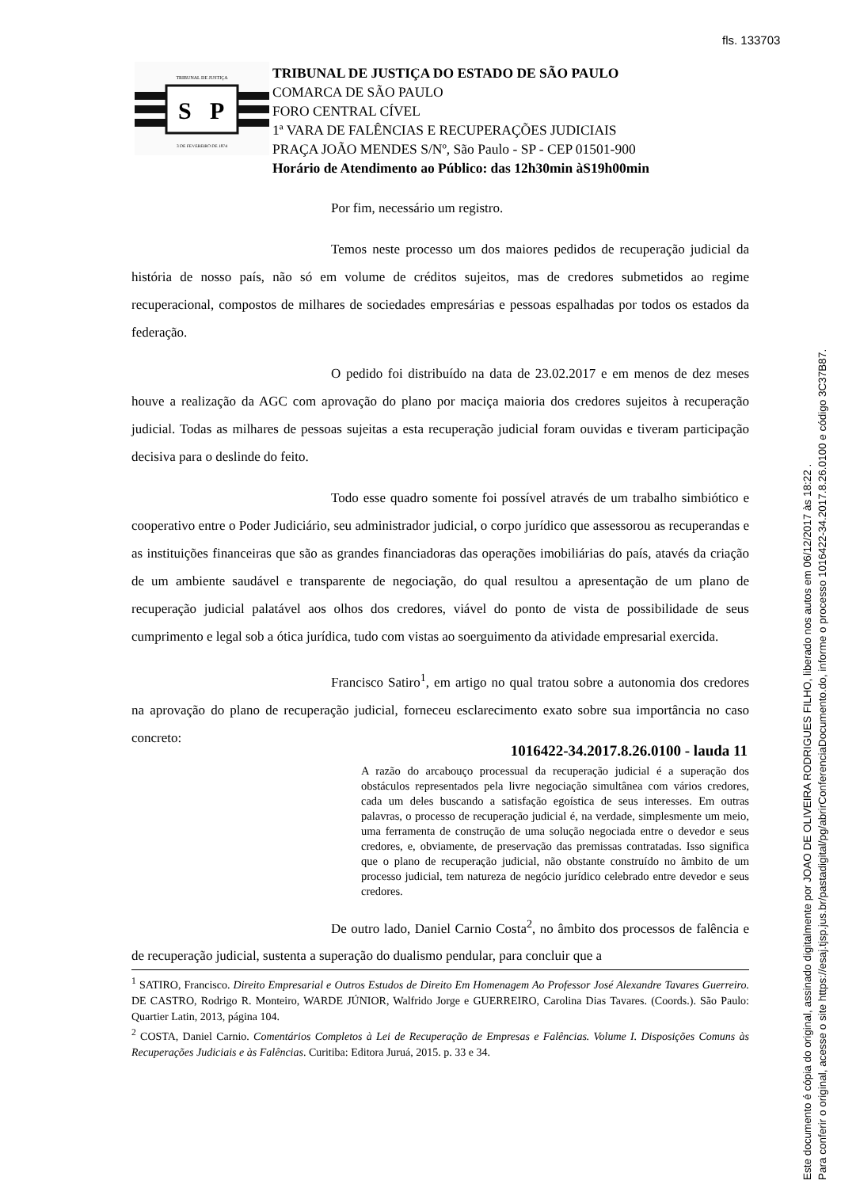fls. 133703
TRIBUNAL DE JUSTIÇA
S
P
3 DE FEVEREIRO DE 1874
TRIBUNAL DE JUSTIÇA DO ESTADO DE SÃO PAULO
COMARCA DE SÃO PAULO
FORO CENTRAL CÍVEL
1ª VARA DE FALÊNCIAS E RECUPERAÇÕES JUDICIAIS
PRAÇA JOÃO MENDES S/Nº, São Paulo - SP - CEP 01501-900
Horário de Atendimento ao Público: das 12h30min àS19h00min
Por fim, necessário um registro.
Temos neste processo um dos maiores pedidos de recuperação judicial da história de nosso país, não só em volume de créditos sujeitos, mas de credores submetidos ao regime recuperacional, compostos de milhares de sociedades empresárias e pessoas espalhadas por todos os estados da federação.
O pedido foi distribuído na data de 23.02.2017 e em menos de dez meses houve a realização da AGC com aprovação do plano por maciça maioria dos credores sujeitos à recuperação judicial. Todas as milhares de pessoas sujeitas a esta recuperação judicial foram ouvidas e tiveram participação decisiva para o deslinde do feito.
Todo esse quadro somente foi possível através de um trabalho simbiótico e cooperativo entre o Poder Judiciário, seu administrador judicial, o corpo jurídico que assessorou as recuperandas e as instituições financeiras que são as grandes financiadoras das operações imobiliárias do país, atavés da criação de um ambiente saudável e transparente de negociação, do qual resultou a apresentação de um plano de recuperação judicial palatável aos olhos dos credores, viável do ponto de vista de possibilidade de seus cumprimento e legal sob a ótica jurídica, tudo com vistas ao soerguimento da atividade empresarial exercida.
Francisco Satiro<sup>1</sup>, em artigo no qual tratou sobre a autonomia dos credores na aprovação do plano de recuperação judicial, forneceu esclarecimento exato sobre sua importância no caso concreto:
A razão do arcabouço processual da recuperação judicial é a superação dos obstáculos representados pela livre negociação simultânea com vários credores, cada um deles buscando a satisfação egoística de seus interesses. Em outras palavras, o processo de recuperação judicial é, na verdade, simplesmente um meio, uma ferramenta de construção de uma solução negociada entre o devedor e seus credores, e, obviamente, de preservação das premissas contratadas. Isso significa que o plano de recuperação judicial, não obstante construído no âmbito de um processo judicial, tem natureza de negócio jurídico celebrado entre devedor e seus credores.
De outro lado, Daniel Carnio Costa<sup>2</sup>, no âmbito dos processos de falência e de recuperação judicial, sustenta a superação do dualismo pendular, para concluir que a
<sup>1</sup> SATIRO, Francisco. Direito Empresarial e Outros Estudos de Direito Em Homenagem Ao Professor José Alexandre Tavares Guerreiro. DE CASTRO, Rodrigo R. Monteiro, WARDE JÚNIOR, Walfrido Jorge e GUERREIRO, Carolina Dias Tavares. (Coords.). São Paulo: Quartier Latin, 2013, página 104.
<sup>2</sup> COSTA, Daniel Carnio. Comentários Completos à Lei de Recuperação de Empresas e Falências. Volume I. Disposições Comuns às Recuperações Judiciais e às Falências. Curitiba: Editora Juruá, 2015. p. 33 e 34.
1016422-34.2017.8.26.0100 - lauda 11
Este documento é cópia do original, assinado digitalmente por JOAO DE OLIVEIRA RODRIGUES FILHO, liberado nos autos em 06/12/2017 às 18:22 .
Para conferir o original, acesse o site https://esaj.tjsp.jus.br/pastadigital/pg/abrirConferenciaDocumento.do, informe o processo 1016422-34.2017.8.26.0100 e código 3C37B87.